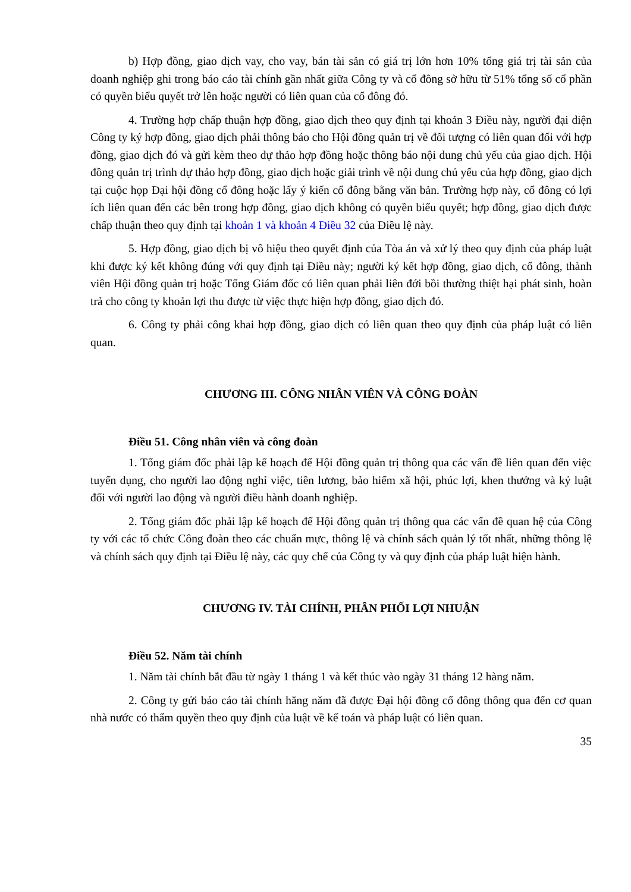b) Hợp đồng, giao dịch vay, cho vay, bán tài sản có giá trị lớn hơn 10% tổng giá trị tài sản của doanh nghiệp ghi trong báo cáo tài chính gần nhất giữa Công ty và cổ đông sở hữu từ 51% tổng số cổ phần có quyền biểu quyết trở lên hoặc người có liên quan của cổ đông đó.
4. Trường hợp chấp thuận hợp đồng, giao dịch theo quy định tại khoản 3 Điều này, người đại diện Công ty ký hợp đồng, giao dịch phải thông báo cho Hội đồng quản trị về đối tượng có liên quan đối với hợp đồng, giao dịch đó và gửi kèm theo dự thảo hợp đồng hoặc thông báo nội dung chủ yếu của giao dịch. Hội đồng quản trị trình dự thảo hợp đồng, giao dịch hoặc giải trình về nội dung chủ yếu của hợp đồng, giao dịch tại cuộc họp Đại hội đồng cổ đông hoặc lấy ý kiến cổ đông bằng văn bản. Trường hợp này, cổ đông có lợi ích liên quan đến các bên trong hợp đồng, giao dịch không có quyền biểu quyết; hợp đồng, giao dịch được chấp thuận theo quy định tại khoản 1 và khoản 4 Điều 32 của Điều lệ này.
5. Hợp đồng, giao dịch bị vô hiệu theo quyết định của Tòa án và xử lý theo quy định của pháp luật khi được ký kết không đúng với quy định tại Điều này; người ký kết hợp đồng, giao dịch, cổ đông, thành viên Hội đồng quản trị hoặc Tổng Giám đốc có liên quan phải liên đới bồi thường thiệt hại phát sinh, hoàn trả cho công ty khoản lợi thu được từ việc thực hiện hợp đồng, giao dịch đó.
6. Công ty phải công khai hợp đồng, giao dịch có liên quan theo quy định của pháp luật có liên quan.
CHƯƠNG III. CÔNG NHÂN VIÊN VÀ CÔNG ĐOÀN
Điều 51. Công nhân viên và công đoàn
1. Tổng giám đốc phải lập kế hoạch để Hội đồng quản trị thông qua các vấn đề liên quan đến việc tuyển dụng, cho người lao động nghỉ việc, tiền lương, bảo hiểm xã hội, phúc lợi, khen thưởng và kỷ luật đối với người lao động và người điều hành doanh nghiệp.
2. Tổng giám đốc phải lập kế hoạch để Hội đồng quản trị thông qua các vấn đề quan hệ của Công ty với các tổ chức Công đoàn theo các chuẩn mực, thông lệ và chính sách quản lý tốt nhất, những thông lệ và chính sách quy định tại Điều lệ này, các quy chế của Công ty và quy định của pháp luật hiện hành.
CHƯƠNG IV. TÀI CHÍNH, PHÂN PHỐI LỢI NHUẬN
Điều 52. Năm tài chính
1. Năm tài chính bắt đầu từ ngày 1 tháng 1 và kết thúc vào ngày 31 tháng 12 hàng năm.
2. Công ty gửi báo cáo tài chính hằng năm đã được Đại hội đồng cổ đông thông qua đến cơ quan nhà nước có thẩm quyền theo quy định của luật về kế toán và pháp luật có liên quan.
35